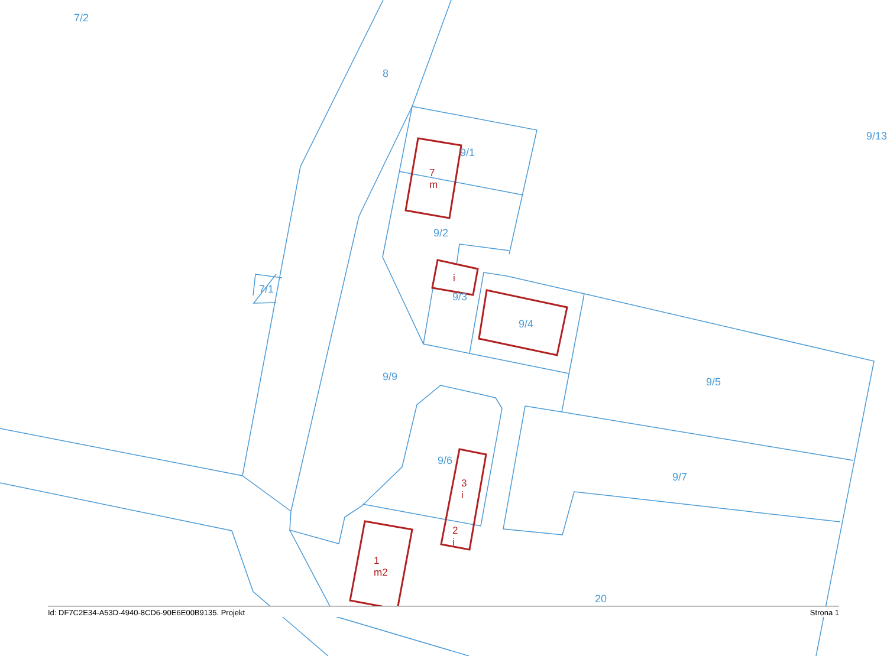7/2
8
9/13
9/1
9/2
7/1
9/3
9/4
9/9
9/5
9/6
9/7
20
7
m
i
3
i
2
i
1
m2
Id: DF7C2E34-A53D-4940-8CD6-90E6E00B9135. Projekt Strona 1